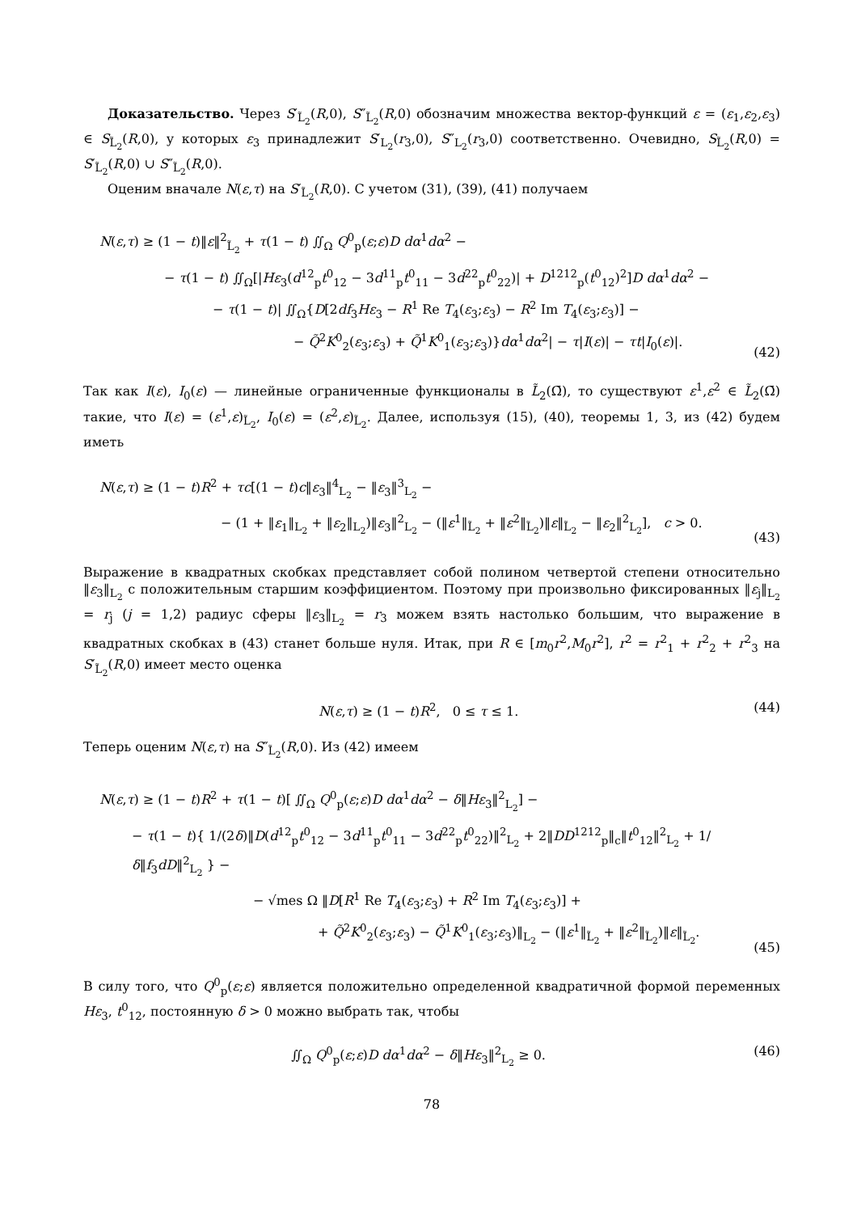Доказательство. Через S′<sub>L̃<sub>2</sub></sub>(R,0), S″<sub>L̃<sub>2</sub></sub>(R,0) обозначим множества вектор-функций ε = (ε<sub>1</sub>,ε<sub>2</sub>,ε<sub>3</sub>) ∈ S<sub>L̃<sub>2</sub></sub>(R,0), у которых ε<sub>3</sub> принадлежит S′<sub>L<sub>2</sub></sub>(r<sub>3</sub>,0), S″<sub>L<sub>2</sub></sub>(r<sub>3</sub>,0) соответственно. Очевидно, S<sub>L̃<sub>2</sub></sub>(R,0) = S′<sub>L̃<sub>2</sub></sub>(R,0) ∪ S″<sub>L̃<sub>2</sub></sub>(R,0).
Оценим вначале N(ε,τ) на S′<sub>L̃<sub>2</sub></sub>(R,0). С учетом (31), (39), (41) получаем
N(ε,τ) ≥ (1 − t)‖ε‖<sup>2</sup><sub>L̃<sub>2</sub></sub> + τ(1 − t) ∬<sub>Ω</sub> Q<sup>0</sup><sub>p</sub>(ε;ε)D dα<sup>1</sup>dα<sup>2</sup> −
− τ(1 − t) ∬<sub>Ω</sub>[|Hε<sub>3</sub>(d<sup>12</sup><sub>p</sub>t<sup>0</sup><sub>12</sub> − 3d<sup>11</sup><sub>p</sub>t<sup>0</sup><sub>11</sub> − 3d<sup>22</sup><sub>p</sub>t<sup>0</sup><sub>22</sub>)| + D<sup>1212</sup><sub>p</sub>(t<sup>0</sup><sub>12</sub>)<sup>2</sup>]D dα<sup>1</sup>dα<sup>2</sup> −
− τ(1 − t)| ∬<sub>Ω</sub>{D[2df<sub>3</sub>Hε<sub>3</sub> − R<sup>1</sup> Re T<sub>4</sub>(ε<sub>3</sub>;ε<sub>3</sub>) − R<sup>2</sup> Im T<sub>4</sub>(ε<sub>3</sub>;ε<sub>3</sub>)] −
− Q̃<sup>2</sup>K<sup>0</sup><sub>2</sub>(ε<sub>3</sub>;ε<sub>3</sub>) + Q̃<sup>1</sup>K<sup>0</sup><sub>1</sub>(ε<sub>3</sub>;ε<sub>3</sub>)}dα<sup>1</sup>dα<sup>2</sup>| − τ|I(ε)| − τt|I<sub>0</sub>(ε)|.
(42)
Так как I(ε), I<sub>0</sub>(ε) — линейные ограниченные функционалы в L̃<sub>2</sub>(Ω̄), то существуют ε<sup>1</sup>,ε<sup>2</sup> ∈ L̃<sub>2</sub>(Ω̄) такие, что I(ε) = (ε<sup>1</sup>,ε)<sub>L̃<sub>2</sub></sub>, I<sub>0</sub>(ε) = (ε<sup>2</sup>,ε)<sub>L̃<sub>2</sub></sub>. Далее, используя (15), (40), теоремы 1, 3, из (42) будем иметь
N(ε,τ) ≥ (1 − t)R<sup>2</sup> + τc[(1 − t)c‖ε<sub>3</sub>‖<sup>4</sup><sub>L<sub>2</sub></sub> − ‖ε<sub>3</sub>‖<sup>3</sup><sub>L<sub>2</sub></sub> −
− (1 + ‖ε<sub>1</sub>‖<sub>L<sub>2</sub></sub> + ‖ε<sub>2</sub>‖<sub>L<sub>2</sub></sub>)‖ε<sub>3</sub>‖<sup>2</sup><sub>L<sub>2</sub></sub> − (‖ε<sup>1</sup>‖<sub>L̃<sub>2</sub></sub> + ‖ε<sup>2</sup>‖<sub>L̃<sub>2</sub></sub>)‖ε‖<sub>L̃<sub>2</sub></sub> − ‖ε<sub>2</sub>‖<sup>2</sup><sub>L<sub>2</sub></sub>], c > 0.
(43)
Выражение в квадратных скобках представляет собой полином четвертой степени относительно ‖ε<sub>3</sub>‖<sub>L<sub>2</sub></sub> с положительным старшим коэффициентом. Поэтому при произвольно фиксированных ‖ε<sub>j</sub>‖<sub>L<sub>2</sub></sub> = r<sub>j</sub> (j = 1,2) радиус сферы ‖ε<sub>3</sub>‖<sub>L<sub>2</sub></sub> = r<sub>3</sub> можем взять настолько большим, что выражение в квадратных скобках в (43) станет больше нуля. Итак, при R ∈ [m<sub>0</sub>r<sup>2</sup>,M<sub>0</sub>r<sup>2</sup>], r<sup>2</sup> = r<sup>2</sup><sub>1</sub> + r<sup>2</sup><sub>2</sub> + r<sup>2</sup><sub>3</sub> на S′<sub>L̃<sub>2</sub></sub>(R,0) имеет место оценка
N(ε,τ) ≥ (1 − t)R<sup>2</sup>, 0 ≤ τ ≤ 1.
(44)
Теперь оценим N(ε,τ) на S″<sub>L̃<sub>2</sub></sub>(R,0). Из (42) имеем
N(ε,τ) ≥ (1 − t)R<sup>2</sup> + τ(1 − t)[ ∬<sub>Ω</sub> Q<sup>0</sup><sub>p</sub>(ε;ε)D dα<sup>1</sup>dα<sup>2</sup> − δ‖Hε<sub>3</sub>‖<sup>2</sup><sub>L<sub>2</sub></sub>] −
− τ(1 − t){ 1/(2δ)‖D(d<sup>12</sup><sub>p</sub>t<sup>0</sup><sub>12</sub> − 3d<sup>11</sup><sub>p</sub>t<sup>0</sup><sub>11</sub> − 3d<sup>22</sup><sub>p</sub>t<sup>0</sup><sub>22</sub>)‖<sup>2</sup><sub>L<sub>2</sub></sub> + 2‖DD<sup>1212</sup><sub>p</sub>‖<sub>c</sub>‖t<sup>0</sup><sub>12</sub>‖<sup>2</sup><sub>L<sub>2</sub></sub> + 1/δ‖f<sub>3</sub>dD‖<sup>2</sup><sub>L<sub>2</sub></sub> } −
− √mes Ω ‖D[R<sup>1</sup> Re T<sub>4</sub>(ε<sub>3</sub>;ε<sub>3</sub>) + R<sup>2</sup> Im T<sub>4</sub>(ε<sub>3</sub>;ε<sub>3</sub>)] +
+ Q̃<sup>2</sup>K<sup>0</sup><sub>2</sub>(ε<sub>3</sub>;ε<sub>3</sub>) − Q̃<sup>1</sup>K<sup>0</sup><sub>1</sub>(ε<sub>3</sub>;ε<sub>3</sub>)‖<sub>L<sub>2</sub></sub> − (‖ε<sup>1</sup>‖<sub>L̃<sub>2</sub></sub> + ‖ε<sup>2</sup>‖<sub>L̃<sub>2</sub></sub>)‖ε‖<sub>L̃<sub>2</sub></sub>.
(45)
В силу того, что Q<sup>0</sup><sub>p</sub>(ε;ε) является положительно определенной квадратичной формой переменных Hε<sub>3</sub>, t<sup>0</sup><sub>12</sub>, постоянную δ > 0 можно выбрать так, чтобы
∬<sub>Ω</sub> Q<sup>0</sup><sub>p</sub>(ε;ε)D dα<sup>1</sup>dα<sup>2</sup> − δ‖Hε<sub>3</sub>‖<sup>2</sup><sub>L<sub>2</sub></sub> ≥ 0.
(46)
78